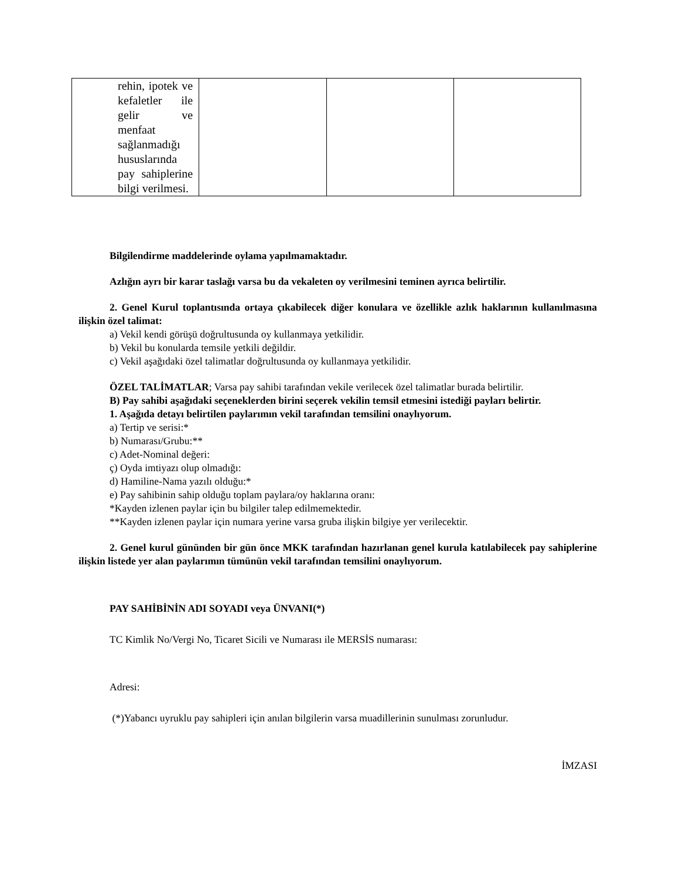| rehin, ipotek ve kefaletler ile gelir ve menfaat sağlanmadığı hususlarında pay sahiplerine bilgi verilmesi. | | | |
Bilgilendirme maddelerinde oylama yapılmamaktadır.
Azlığın ayrı bir karar taslağı varsa bu da vekaleten oy verilmesini teminen ayrıca belirtilir.
2. Genel Kurul toplantısında ortaya çıkabilecek diğer konulara ve özellikle azlık haklarının kullanılmasına ilişkin özel talimat:
a) Vekil kendi görüşü doğrultusunda oy kullanmaya yetkilidir.
b) Vekil bu konularda temsile yetkili değildir.
c) Vekil aşağıdaki özel talimatlar doğrultusunda oy kullanmaya yetkilidir.
ÖZEL TALİMATLAR; Varsa pay sahibi tarafından vekile verilecek özel talimatlar burada belirtilir.
B) Pay sahibi aşağıdaki seçeneklerden birini seçerek vekilin temsil etmesini istediği payları belirtir.
1. Aşağıda detayı belirtilen paylarımın vekil tarafından temsilini onaylıyorum.
a) Tertip ve serisi:*
b) Numarası/Grubu:**
c) Adet-Nominal değeri:
ç) Oyda imtiyazı olup olmadığı:
d) Hamiline-Nama yazılı olduğu:*
e) Pay sahibinin sahip olduğu toplam paylara/oy haklarına oranı:
*Kayden izlenen paylar için bu bilgiler talep edilmemektedir.
**Kayden izlenen paylar için numara yerine varsa gruba ilişkin bilgiye yer verilecektir.
2. Genel kurul gününden bir gün önce MKK tarafından hazırlanan genel kurula katılabilecek pay sahiplerine ilişkin listede yer alan paylarımın tümünün vekil tarafından temsilini onaylıyorum.
PAY SAHİBİNİN ADI SOYADI veya ÜNVANI(*)
TC Kimlik No/Vergi No, Ticaret Sicili ve Numarası ile MERSİS numarası:
Adresi:
(*)Yabancı uyruklu pay sahipleri için anılan bilgilerin varsa muadillerinin sunulması zorunludur.
İMZASI